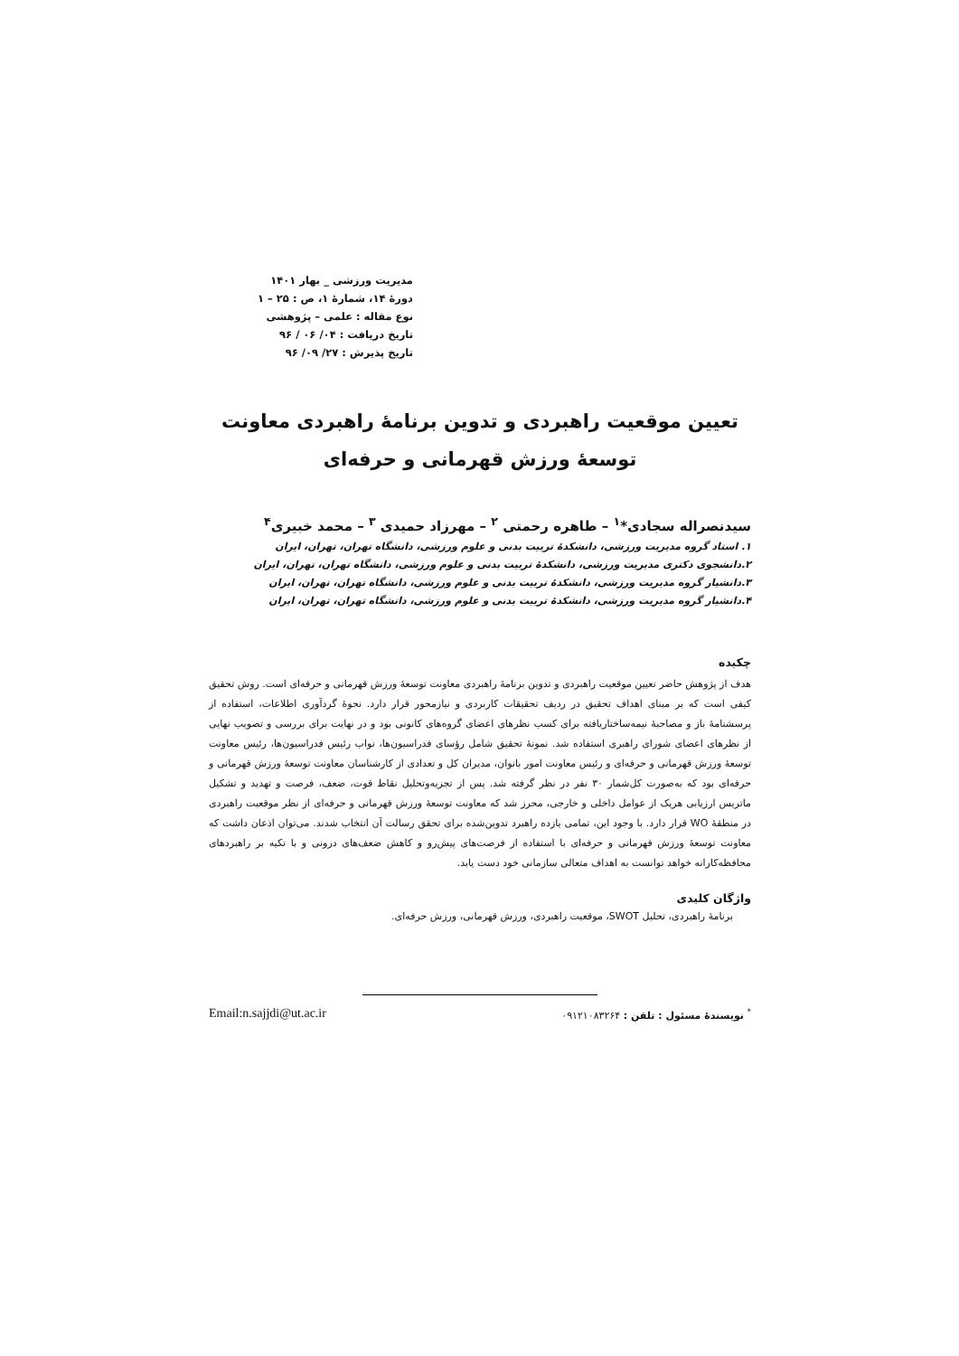مدیریت ورزشی _ بهار ۱۴۰۱
دورۀ ۱۴، شمارۀ ۱، ص : ۲۵ – ۱
نوع مقاله : علمی – پژوهشی
تاریخ دریافت : ۰۴/ ۰۶ / ۹۶
تاریخ پذیرش : ۲۷/ ۰۹/ ۹۶
تعیین موقعیت راهبردی و تدوین برنامۀ راهبردی معاونت توسعۀ ورزش قهرمانی و حرفه‌ای
سیدنصراله سجادی*<sup>۱</sup> – طاهره رحمتی <sup>۲</sup> – مهرزاد حمیدی <sup>۳</sup> – محمد خبیری<sup>۴</sup>
۱. استاد گروه مدیریت ورزشی، دانشکدۀ تربیت بدنی و علوم ورزشی، دانشگاه تهران، تهران، ایران
۲.دانشجوی دکتری مدیریت ورزشی، دانشکدۀ تربیت بدنی و علوم ورزشی، دانشگاه تهران، تهران، ایران
۳.دانشیار گروه مدیریت ورزشی، دانشکدۀ تربیت بدنی و علوم ورزشی، دانشگاه تهران، تهران، ایران
۴.دانشیار گروه مدیریت ورزشی، دانشکدۀ تربیت بدنی و علوم ورزشی، دانشگاه تهران، تهران، ایران
چکیده
هدف از پژوهش حاضر تعیین موقعیت راهبردی و تدوین برنامۀ راهبردی معاونت توسعۀ ورزش قهرمانی و حرفه‌ای است. روش تحقیق کیفی است که بر مبنای اهداف تحقیق در ردیف تحقیقات کاربردی و نیازمحور قرار دارد. نحوۀ گردآوری اطلاعات، استفاده از پرسشنامۀ باز و مصاحبۀ نیمه‌ساختاریافته برای کسب نظرهای اعضای گروه‌های کانونی بود و در نهایت برای بررسی و تصویب نهایی از نظرهای اعضای شورای راهبری استفاده شد. نمونۀ تحقیق شامل رؤسای فدراسیون‌ها، نواب رئیس فدراسیون‌ها، رئیس معاونت توسعۀ ورزش قهرمانی و حرفه‌ای و رئیس معاونت امور بانوان، مدیران کل و تعدادی از کارشناسان معاونت توسعۀ ورزش قهرمانی و حرفه‌ای بود که به‌صورت کل‌شمار ۳۰ نفر در نظر گرفته شد. پس از تجزیه‌وتحلیل نقاط قوت، ضعف، فرصت و تهدید و تشکیل ماتریس ارزیابی هریک از عوامل داخلی و خارجی، محرز شد که معاونت توسعۀ ورزش قهرمانی و حرفه‌ای از نظر موقعیت راهبردی در منطقۀ WO قرار دارد. با وجود این، تمامی یازده راهبرد تدوین‌شده برای تحقق رسالت آن انتخاب شدند. می‌توان اذعان داشت که معاونت توسعۀ ورزش قهرمانی و حرفه‌ای با استفاده از فرصت‌های پیش‌رو و کاهش ضعف‌های درونی و با تکیه بر راهبردهای محافظه‌کارانه خواهد توانست به اهداف متعالی سازمانی خود دست یابد.
واژگان کلیدی
برنامۀ راهبردی، تحلیل SWOT، موقعیت راهبردی، ورزش قهرمانی، ورزش حرفه‌ای.
<sup>*</sup> نویسندۀ مسئول : تلفن : ۰۹۱۲۱۰۸۳۲۶۴ Email:n.sajjdi@ut.ac.ir